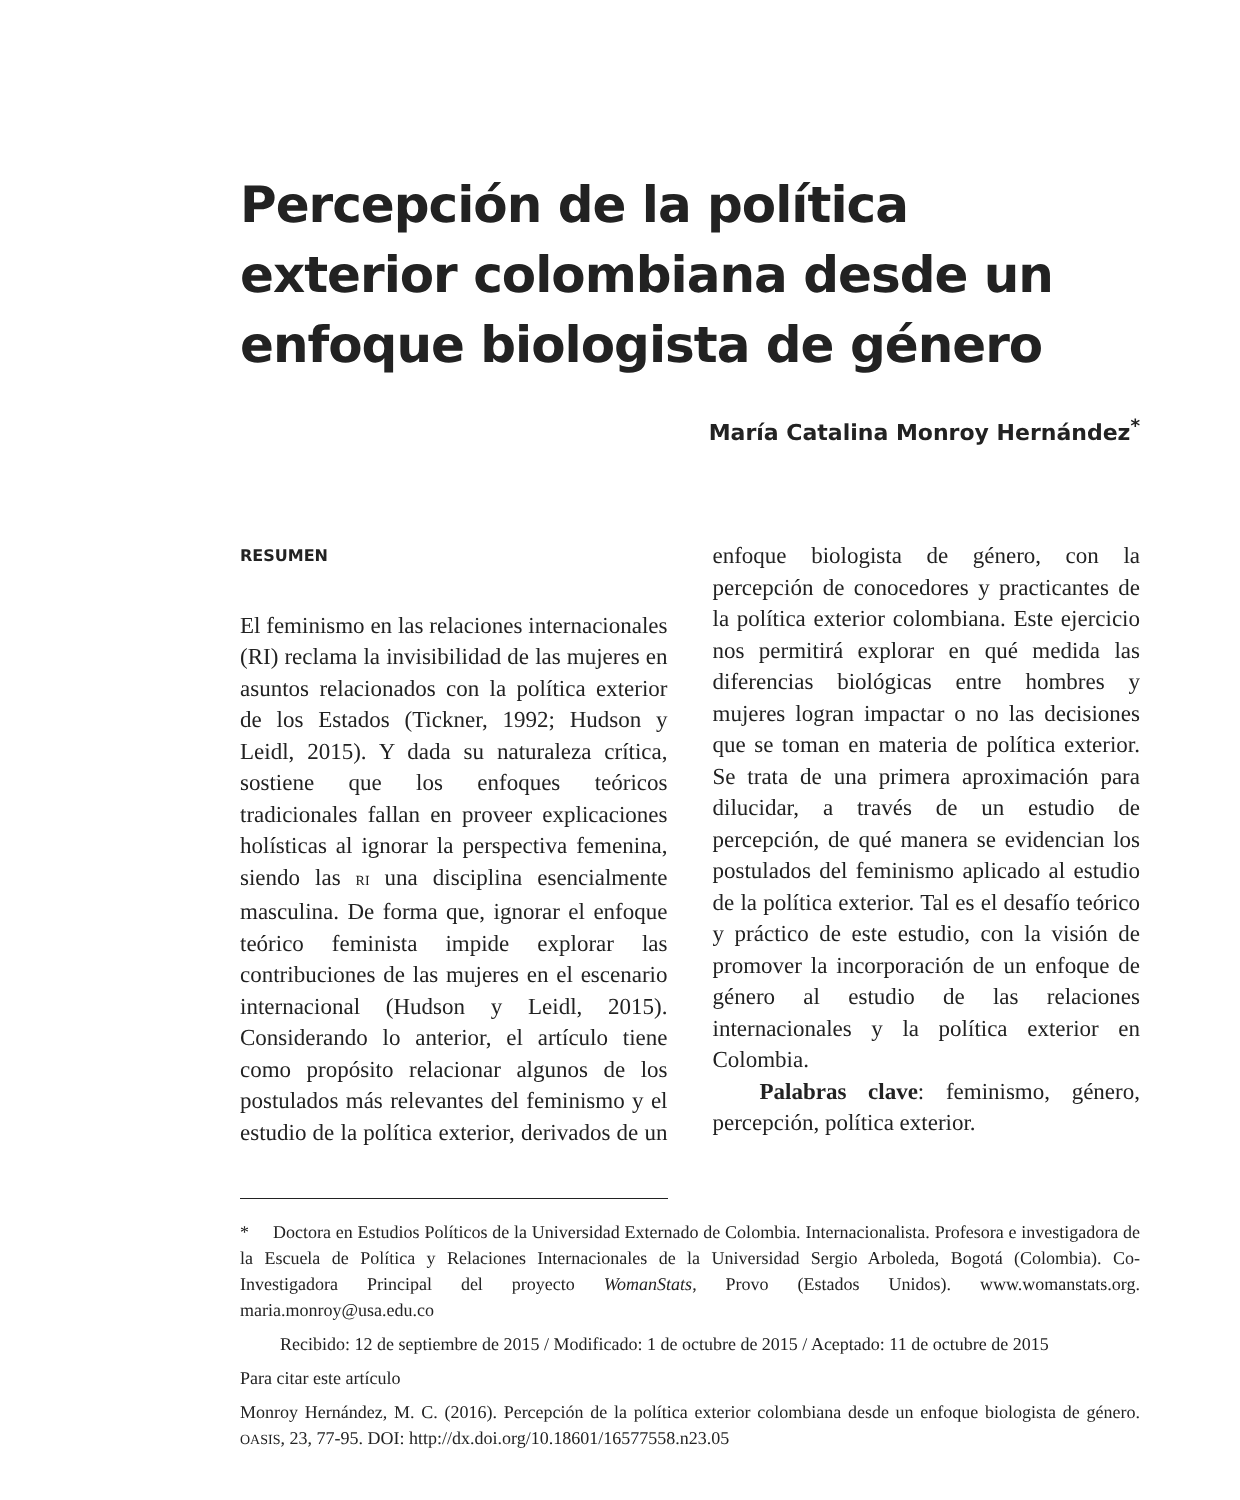Percepción de la política exterior colombiana desde un enfoque biologista de género
María Catalina Monroy Hernández<sup>*</sup>
RESUMEN
El feminismo en las relaciones internacionales (RI) reclama la invisibilidad de las mujeres en asuntos relacionados con la política exterior de los Estados (Tickner, 1992; Hudson y Leidl, 2015). Y dada su naturaleza crítica, sostiene que los enfoques teóricos tradicionales fallan en proveer explicaciones holísticas al ignorar la perspectiva femenina, siendo las RI una disciplina esencialmente masculina. De forma que, ignorar el enfoque teórico feminista impide explorar las contribuciones de las mujeres en el escenario internacional (Hudson y Leidl, 2015). Considerando lo anterior, el artículo tiene como propósito relacionar algunos de los postulados más relevantes del feminismo y el estudio de la política exterior, derivados de un enfoque biologista de género, con la percepción de conocedores y practicantes de la política exterior colombiana. Este ejercicio nos permitirá explorar en qué medida las diferencias biológicas entre hombres y mujeres logran impactar o no las decisiones que se toman en materia de política exterior. Se trata de una primera aproximación para dilucidar, a través de un estudio de percepción, de qué manera se evidencian los postulados del feminismo aplicado al estudio de la política exterior. Tal es el desafío teórico y práctico de este estudio, con la visión de promover la incorporación de un enfoque de género al estudio de las relaciones internacionales y la política exterior en Colombia.
Palabras clave: feminismo, género, percepción, política exterior.
* Doctora en Estudios Políticos de la Universidad Externado de Colombia. Internacionalista. Profesora e investigadora de la Escuela de Política y Relaciones Internacionales de la Universidad Sergio Arboleda, Bogotá (Colombia). Co-Investigadora Principal del proyecto WomanStats, Provo (Estados Unidos). www.womanstats.org. maria.monroy@usa.edu.co
Recibido: 12 de septiembre de 2015 / Modificado: 1 de octubre de 2015 / Aceptado: 11 de octubre de 2015
Para citar este artículo
Monroy Hernández, M. C. (2016). Percepción de la política exterior colombiana desde un enfoque biologista de género. OASIS, 23, 77-95. DOI: http://dx.doi.org/10.18601/16577558.n23.05